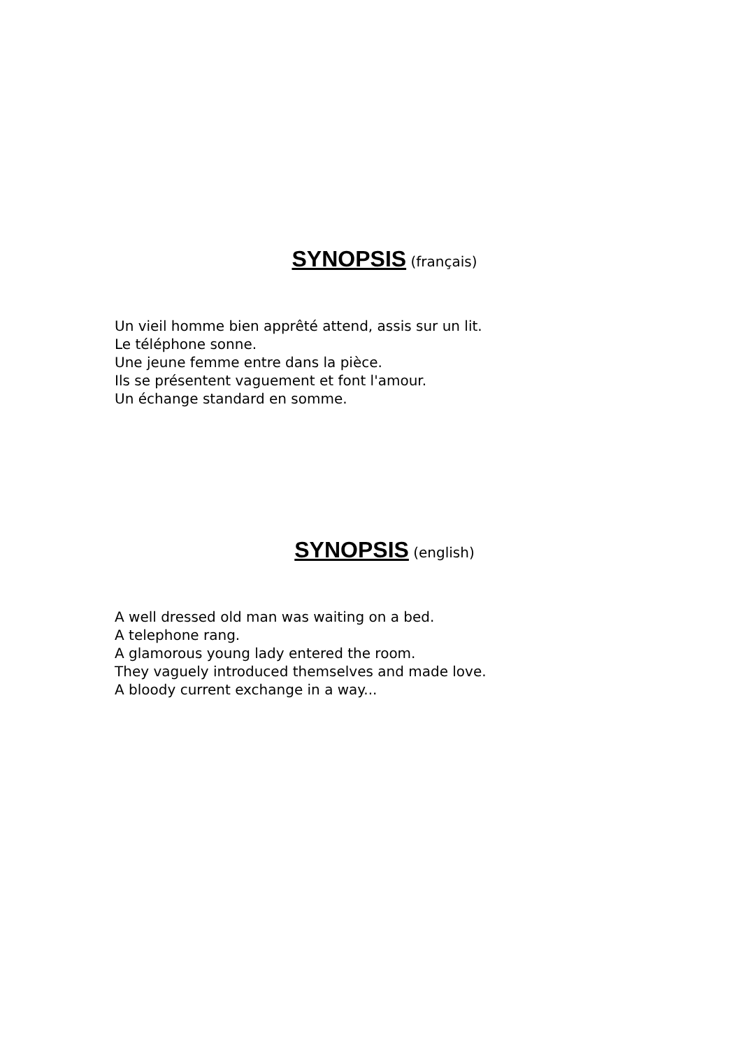SYNOPSIS (français)
Un vieil homme bien apprêté attend, assis sur un lit.
Le téléphone sonne.
Une jeune femme entre dans la pièce.
Ils se présentent vaguement et font l'amour.
Un échange standard en somme.
SYNOPSIS (english)
A well dressed old man was waiting on a bed.
A telephone rang.
A glamorous young lady entered the room.
They vaguely introduced themselves and made love.
A bloody current exchange in a way...